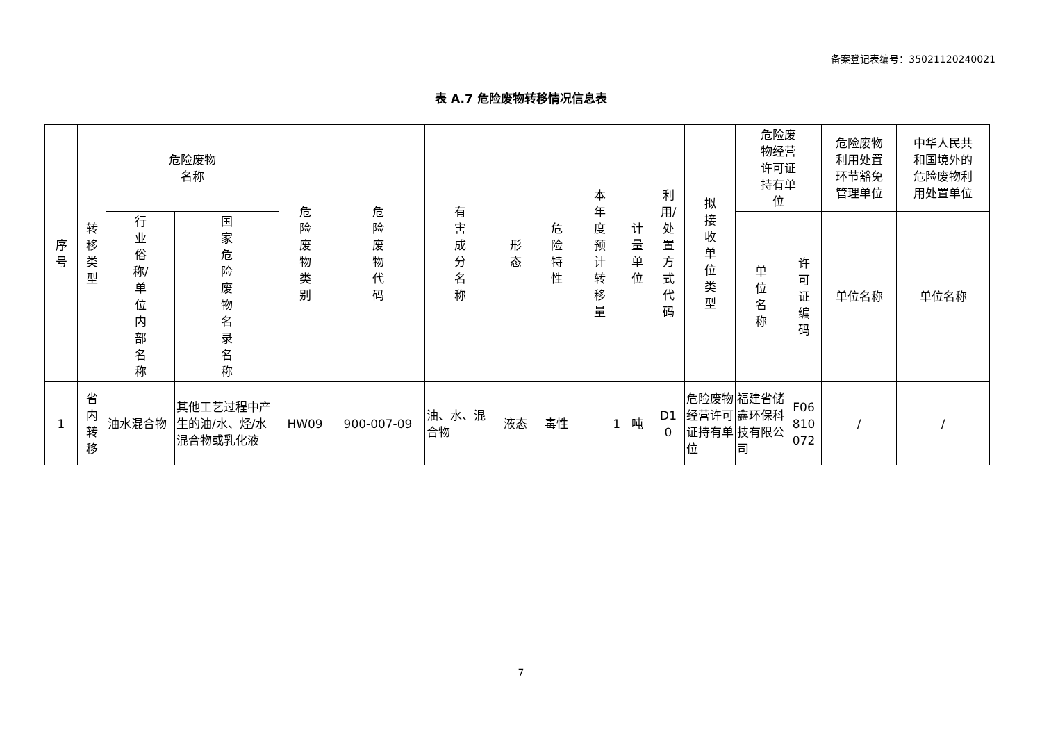备案登记表编号：35021120240021
表 A.7 危险废物转移情况信息表
| 序号 | 转移类型 | 危险废物 名称 | | 危险废物类别 | 危险废物代码 | 有害成分名称 | 形态 | 危险特性 | 本年度预计转移量 | 计量单位 | 利 用/ 处 置 方 式 代 码 | 拟接收单位类型 | 危险废 物经营 许可证 持有单 位 | | 危险废物 利用处置 环节豁免 管理单位 | 中华人民共 和国境外的 危险废物利 用处置单位 |
| --- | --- | --- | --- | --- | --- | --- | --- | --- | --- | --- | --- | --- | --- | --- | --- | --- |
| | | 行 业 俗 称/ 单 位 内 部 名 称 | 国家危险废物名录名称 | | | | | | | | | | 单位名称 | 许可证编码 | 单位名称 | 单位名称 |
| 1 | 省内转移 | 油水混合物 | 其他工艺过程中产生的油/水、烃/水混合物或乳化液 | HW09 | 900-007-09 | 油、水、混合物 | 液态 | 毒性 | 1 | 吨 | D1 0 | 危险废物经营许可证持有单位 | 福建省储鑫环保科技有限公司 | F06 810 072 | / | / |
7